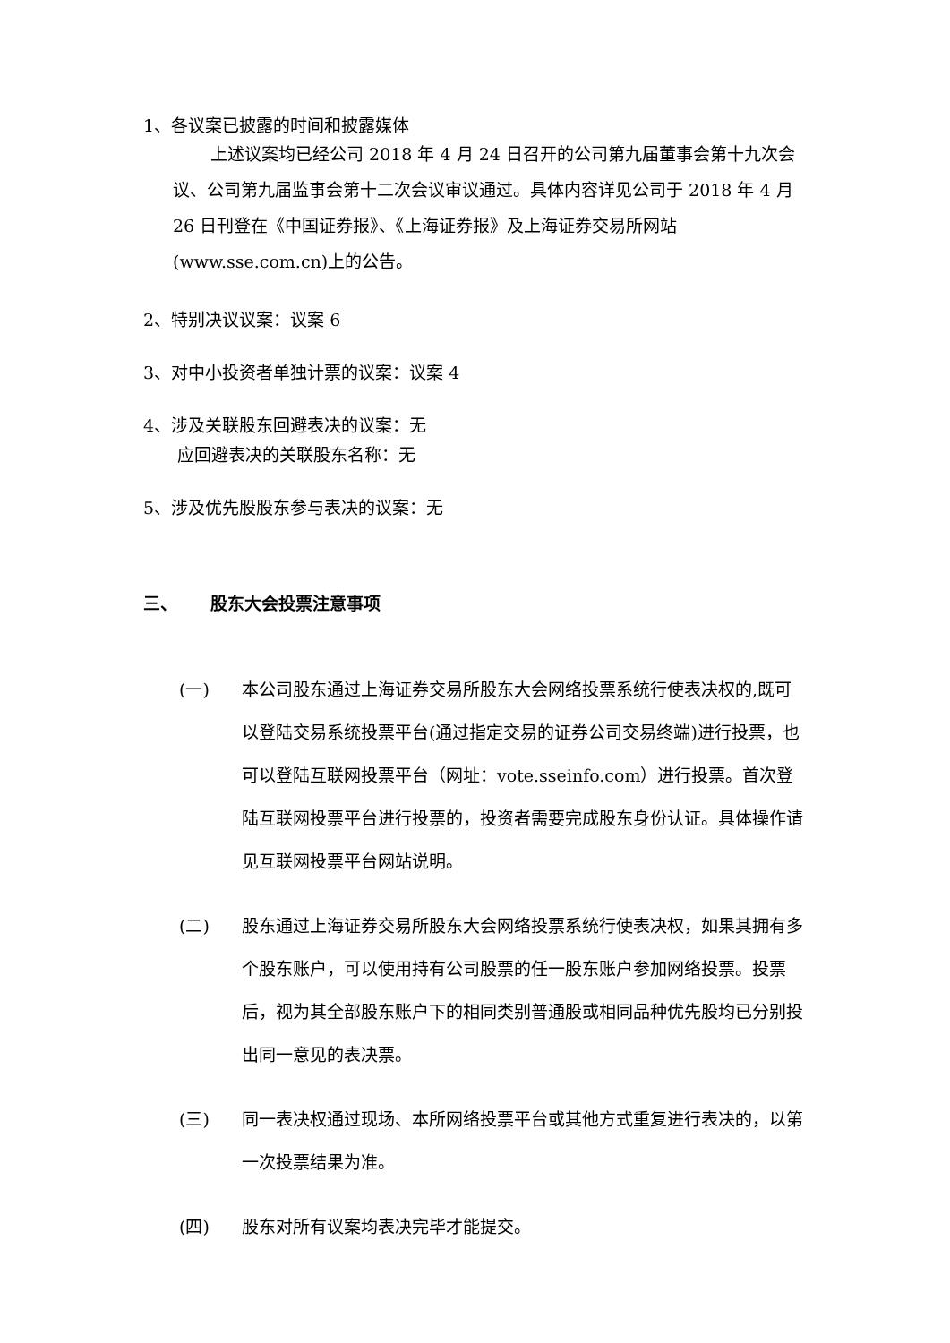1、各议案已披露的时间和披露媒体
上述议案均已经公司 2018 年 4 月 24 日召开的公司第九届董事会第十九次会议、公司第九届监事会第十二次会议审议通过。具体内容详见公司于 2018 年 4 月 26 日刊登在《中国证券报》、《上海证券报》及上海证券交易所网站(www.sse.com.cn)上的公告。
2、特别决议议案：议案 6
3、对中小投资者单独计票的议案：议案 4
4、涉及关联股东回避表决的议案：无
应回避表决的关联股东名称：无
5、涉及优先股股东参与表决的议案：无
三、 股东大会投票注意事项
(一) 本公司股东通过上海证券交易所股东大会网络投票系统行使表决权的,既可以登陆交易系统投票平台(通过指定交易的证券公司交易终端)进行投票，也可以登陆互联网投票平台（网址：vote.sseinfo.com）进行投票。首次登陆互联网投票平台进行投票的，投资者需要完成股东身份认证。具体操作请见互联网投票平台网站说明。
(二) 股东通过上海证券交易所股东大会网络投票系统行使表决权，如果其拥有多个股东账户，可以使用持有公司股票的任一股东账户参加网络投票。投票后，视为其全部股东账户下的相同类别普通股或相同品种优先股均已分别投出同一意见的表决票。
(三) 同一表决权通过现场、本所网络投票平台或其他方式重复进行表决的，以第一次投票结果为准。
(四) 股东对所有议案均表决完毕才能提交。